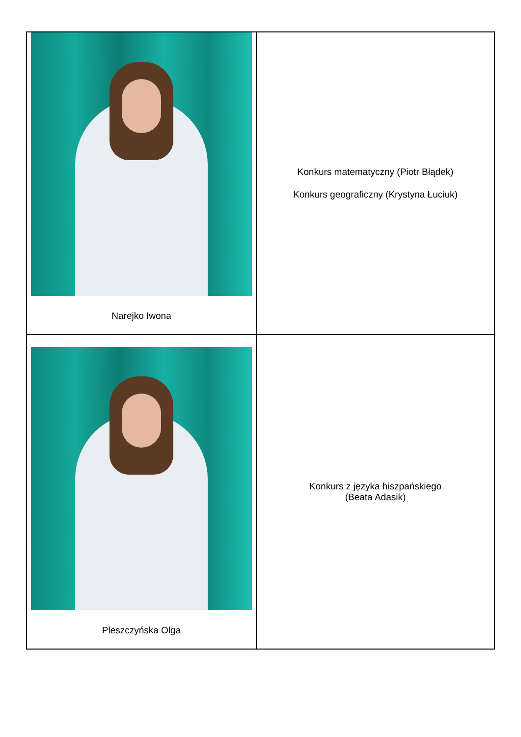| Narejko Iwona | Konkurs matematyczny (Piotr Błądek) Konkurs geograficzny (Krystyna Łuciuk) |
| Pleszczyńska Olga | Konkurs z języka hiszpańskiego (Beata Adasik) |